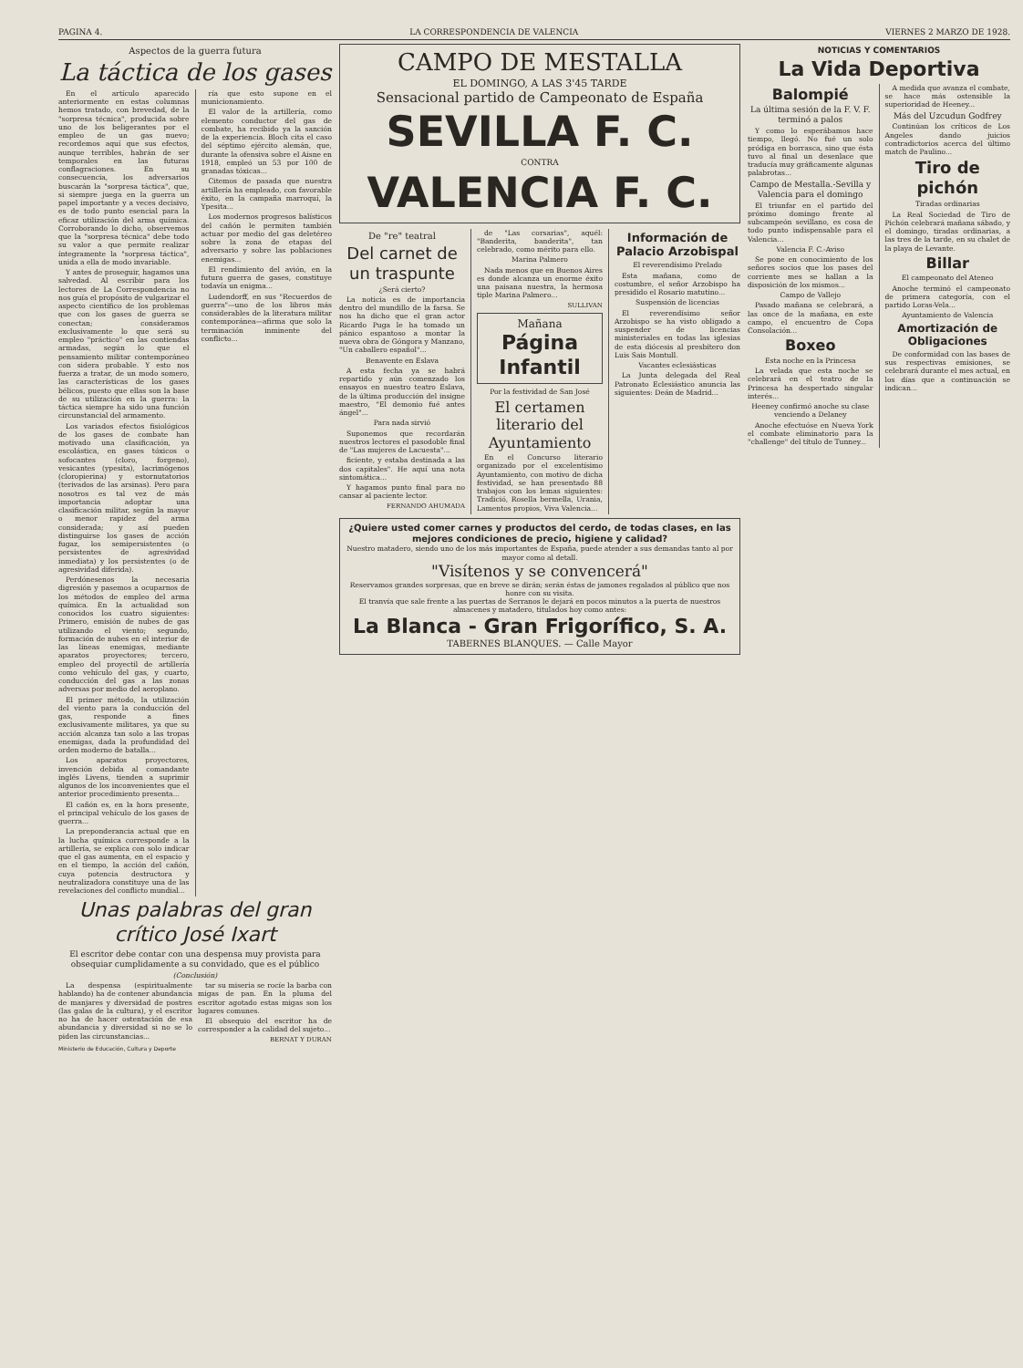PAGINA 4. LA CORRESPONDENCIA DE VALENCIA VIERNES 2 MARZO DE 1928.
Aspectos de la guerra futura
La táctica de los gases
En el artículo aparecido anteriormente en estas columnas hemos tratado, con brevedad, de la "sorpresa técnica", producida sobre uno de los beligerantes por el empleo de un gas nuevo; recordemos aquí que sus efectos, aunque terribles, habrán de ser temporales en las futuras conflagraciones. En su consecuencia, los adversarios buscarán la "sorpresa táctica", que, si siempre juega en la guerra un papel importante y a veces decisivo, es de todo punto esencial para la eficaz utilización del arma química. Corroborando lo dicho, observemos que la "sorpresa técnica" debe todo su valor a que permite realizar íntegramente la "sorpresa táctica", unida a ella de modo invariable.
Y antes de proseguir, hagamos una salvedad. Al escribir para los lectores de La Correspondencia no nos guía el propósito de vulgarizar el aspecto científico de los problemas que con los gases de guerra se conectan; consideramos exclusivamente lo que será su empleo "práctico" en las contiendas armadas, según lo que el pensamiento militar contemporáneo con sidera probable. Y esto nos fuerza a tratar, de un modo somero, las características de los gases bélicos, puesto que ellas son la base de su utilización en la guerra: la táctica siempre ha sido una función circunstancial del armamento.
Los variados efectos fisiológicos de los gases de combate han motivado una clasificación, ya escolástica, en gases tóxicos o sofocantes (cloro, forgeno), vesicantes (ypesita), lacrimógenos (cloropierina) y estornutatorios (terivados de las arsinas). Pero para nosotros es tal vez de más importancia adoptar una clasificación militar, según la mayor o menor rapidez del arma considerada; y así pueden distinguirse los gases de acción fugaz, los semipersistentes (o persistentes de agresividad inmediata) y los persistentes (o de agresividad diferida).
Perdónesenos la necesaria digresión y pasemos a ocuparnos de los métodos de empleo del arma química. En la actualidad son conocidos los cuatro siguientes: Primero, emisión de nubes de gas utilizando el viento; segundo, formación de nubes en el interior de las líneas enemigas, mediante aparatos proyectores; tercero, empleo del proyectil de artillería como vehículo del gas, y cuarto, conducción del gas a las zonas adversas por medio del aeroplano.
El primer método, la utilización del viento para la conducción del gas, responde a fines exclusivamente militares, ya que su acción alcanza tan solo a las tropas enemigas, dada la profundidad del orden moderno de batalla...
Los aparatos proyectores, invención debida al comandante inglés Livens, tienden a suprimir algunos de los inconvenientes que el anterior procedimiento presenta...
El cañón es, en la hora presente, el principal vehículo de los gases de guerra...
La preponderancia actual que en la lucha química corresponde a la artillería, se explica con solo indicar que el gas aumenta, en el espacio y en el tiempo, la acción del cañón, cuya potencia destructora y neutralizadora constituye una de las revelaciones del conflicto mundial...
ría que esto supone en el municionamiento.
El valor de la artillería, como elemento conductor del gas de combate, ha recibido ya la sanción de la experiencia. Bloch cita el caso del séptimo ejército alemán, que, durante la ofensiva sobre el Aisne en 1918, empleó un 53 por 100 de granadas tóxicas...
Citemos de pasada que nuestra artillería ha empleado, con favorable éxito, en la campaña marroquí, la Ypesita...
Los modernos progresos balísticos del cañón le permiten también actuar por medio del gas deletéreo sobre la zona de etapas del adversario y sobre las poblaciones enemigas...
El rendimiento del avión, en la futura guerra de gases, constituye todavía un enigma...
Ludendorff, en sus "Recuerdos de guerra"—uno de los libros más considerables de la literatura militar contemporánea—afirma que solo la terminación inminente del conflicto...
Unas palabras del gran crítico José Ixart
El escritor debe contar con una despensa muy provista para obsequiar cumplidamente a su convidado, que es el público
(Conclusión)
La despensa (espiritualmente hablando) ha de contener abundancia de manjares y diversidad de postres (las galas de la cultura), y el escritor no ha de hacer ostentación de esa abundancia y diversidad si no se lo piden las circunstancias...
tar su miseria se rocíe la barba con migas de pan. En la pluma del escritor agotado estas migas son los lugares comunes.
El obsequio del escritor ha de corresponder a la calidad del sujeto...
BERNAT Y DURAN
CAMPO DE MESTALLA
EL DOMINGO, A LAS 3'45 TARDE
Sensacional partido de Campeonato de España
SEVILLA F. C.
CONTRA
VALENCIA F. C.
De "re" teatral
Del carnet de un traspunte
¿Será cierto?
La noticia es de importancia dentro del mundillo de la farsa. Se nos ha dicho que el gran actor Ricardo Puga le ha tomado un pánico espantoso a montar la nueva obra de Góngora y Manzano, "Un caballero español"...
Benavente en Eslava
A esta fecha ya se habrá repartido y aún comenzado los ensayos en nuestro teatro Eslava, de la última producción del insigne maestro, "El demonio fué antes ángel"...
Para nada sirvió
Suponemos que recordarán nuestros lectores el pasodoble final de "Las mujeres de Lacuesta"...
ficiente, y estaba destinada a las dos capitales". He aquí una nota sintomática...
Y hagamos punto final para no cansar al paciente lector.
FERNANDO AHUMADA
de "Las corsarias", aquél: "Banderita, banderita", tan celebrado, como mérito para ello.
Marina Palmero
Nada menos que en Buenos Aires es donde alcanza un enorme éxito una paisana nuestra, la hermosa tiple Marina Palmero...
SULLIVAN
Mañana
Página Infantil
Por la festividad de San José
El certamen literario del Ayuntamiento
En el Concurso literario organizado por el excelentísimo Ayuntamiento, con motivo de dicha festividad, se han presentado 88 trabajos con los lemas siguientes: Tradició, Rosella bermella, Urania, Lamentos propios, Viva Valencia...
Información de Palacio Arzobispal
El reverendísimo Prelado
Esta mañana, como de costumbre, el señor Arzobispo ha presidido el Rosario matutino...
Suspensión de licencias
El reverendísimo señor Arzobispo se ha visto obligado a suspender de licencias ministeriales en todas las iglesias de esta diócesis al presbítero don Luis Sais Montull.
Vacantes eclesiásticas
La Junta delegada del Real Patronato Eclesiástico anuncia las siguientes: Deán de Madrid...
¿Quiere usted comer carnes y productos del cerdo, de todas clases, en las mejores condiciones de precio, higiene y calidad?
Nuestro matadero, siendo uno de los más importantes de España, puede atender a sus demandas tanto al por mayor como al detall.
"Visítenos y se convencerá"
Reservamos grandes sorpresas, que en breve se dirán; serán éstas de jamones regalados al público que nos honre con su visita.
El tranvía que sale frente a las puertas de Serranos le dejará en pocos minutos a la puerta de nuestros almacenes y matadero, titulados hoy como antes:
La Blanca - Gran Frigorífico, S. A.
TABERNES BLANQUES. — Calle Mayor
NOTICIAS Y COMENTARIOS
La Vida Deportiva
Balompié
La última sesión de la F. V. F. terminó a palos
Y como lo esperábamos hace tiempo, llegó. No fué un solo pródiga en borrasca, sino que ésta tuvo al final un desenlace que traducía muy gráficamente algunas palabrotas...
Campo de Mestalla.-Sevilla y Valencia para el domingo
El triunfar en el partido del próximo domingo frente al subcampeón sevillano, es cosa de todo punto indispensable para el Valencia...
Valencia F. C.-Aviso
Se pone en conocimiento de los señores socios que los pases del corriente mes se hallan a la disposición de los mismos...
Campo de Vallejo
Pasado mañana se celebrará, a las once de la mañana, en este campo, el encuentro de Copa Consolación...
Boxeo
Esta noche en la Princesa
La velada que esta noche se celebrará en el teatro de la Princesa ha despertado singular interés...
Heeney confirmó anoche su clase venciendo a Delaney
Anoche efectuóse en Nueva York el combate eliminatorio para la "challenge" del título de Tunney...
A medida que avanza el combate, se hace más ostensible la superioridad de Heeney...
Más del Uzcudun Godfrey
Continúan los críticos de Los Angeles dando juicios contradictorios acerca del último match de Paulino...
Tiro de pichón
Tiradas ordinarias
La Real Sociedad de Tiro de Pichón celebrará mañana sábado, y el domingo, tiradas ordinarias, a las tres de la tarde, en su chalet de la playa de Levante.
Billar
El campeonato del Ateneo
Anoche terminó el campeonato de primera categoría, con el partido Loras-Vela...
Ayuntamiento de Valencia
Amortización de Obligaciones
De conformidad con las bases de sus respectivas emisiones, se celebrará durante el mes actual, en los días que a continuación se indican...
Ministerio de Educación, Cultura y Deporte